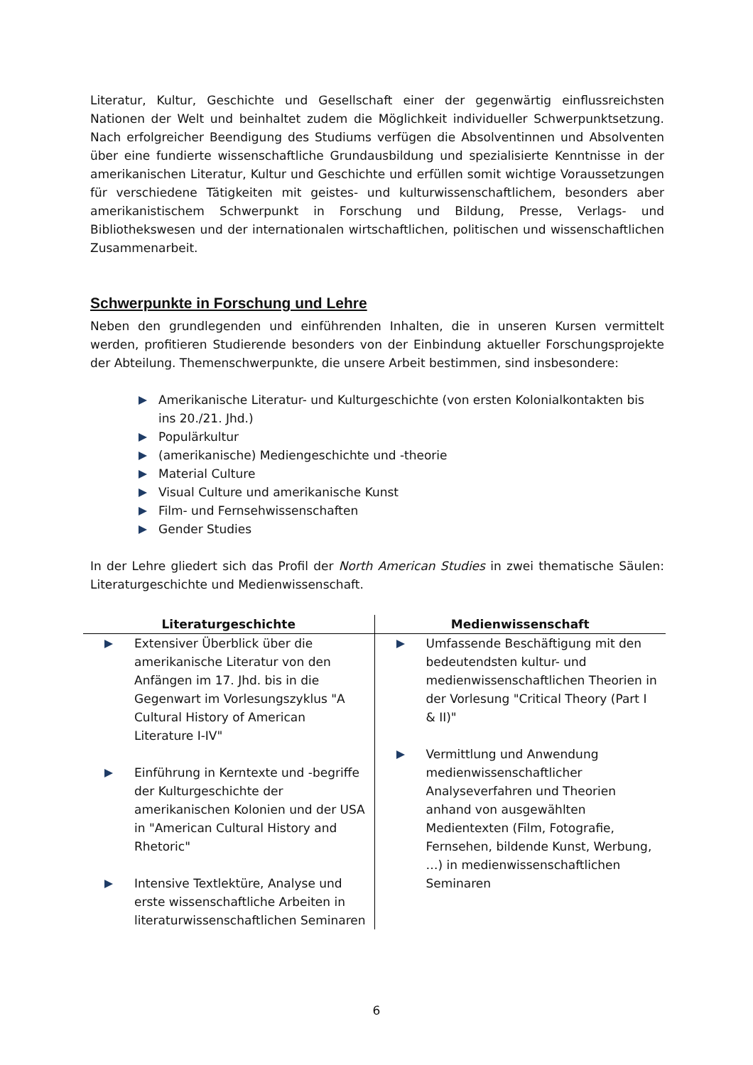Literatur, Kultur, Geschichte und Gesellschaft einer der gegenwärtig einflussreichsten Nationen der Welt und beinhaltet zudem die Möglichkeit individueller Schwerpunktsetzung. Nach erfolgreicher Beendigung des Studiums verfügen die Absolventinnen und Absolventen über eine fundierte wissenschaftliche Grundausbildung und spezialisierte Kenntnisse in der amerikanischen Literatur, Kultur und Geschichte und erfüllen somit wichtige Voraussetzungen für verschiedene Tätigkeiten mit geistes- und kulturwissenschaftlichem, besonders aber amerikanistischem Schwerpunkt in Forschung und Bildung, Presse, Verlags- und Bibliothekswesen und der internationalen wirtschaftlichen, politischen und wissenschaftlichen Zusammenarbeit.
Schwerpunkte in Forschung und Lehre
Neben den grundlegenden und einführenden Inhalten, die in unseren Kursen vermittelt werden, profitieren Studierende besonders von der Einbindung aktueller Forschungsprojekte der Abteilung. Themenschwerpunkte, die unsere Arbeit bestimmen, sind insbesondere:
Amerikanische Literatur- und Kulturgeschichte (von ersten Kolonialkontakten bis ins 20./21. Jhd.)
Populärkultur
(amerikanische) Mediengeschichte und -theorie
Material Culture
Visual Culture und amerikanische Kunst
Film- und Fernsehwissenschaften
Gender Studies
In der Lehre gliedert sich das Profil der North American Studies in zwei thematische Säulen: Literaturgeschichte und Medienwissenschaft.
| Literaturgeschichte | Medienwissenschaft |
| --- | --- |
| Extensiver Überblick über die amerikanische Literatur von den Anfängen im 17. Jhd. bis in die Gegenwart im Vorlesungszyklus "A Cultural History of American Literature I-IV" Einführung in Kerntexte und -begriffe der Kulturgeschichte der amerikanischen Kolonien und der USA in "American Cultural History and Rhetoric" Intensive Textlektüre, Analyse und erste wissenschaftliche Arbeiten in literaturwissenschaftlichen Seminaren | Umfassende Beschäftigung mit den bedeutendsten kultur- und medienwissenschaftlichen Theorien in der Vorlesung "Critical Theory (Part I & II)" Vermittlung und Anwendung medienwissenschaftlicher Analyseverfahren und Theorien anhand von ausgewählten Medientexten (Film, Fotografie, Fernsehen, bildende Kunst, Werbung, …) in medienwissenschaftlichen Seminaren |
6